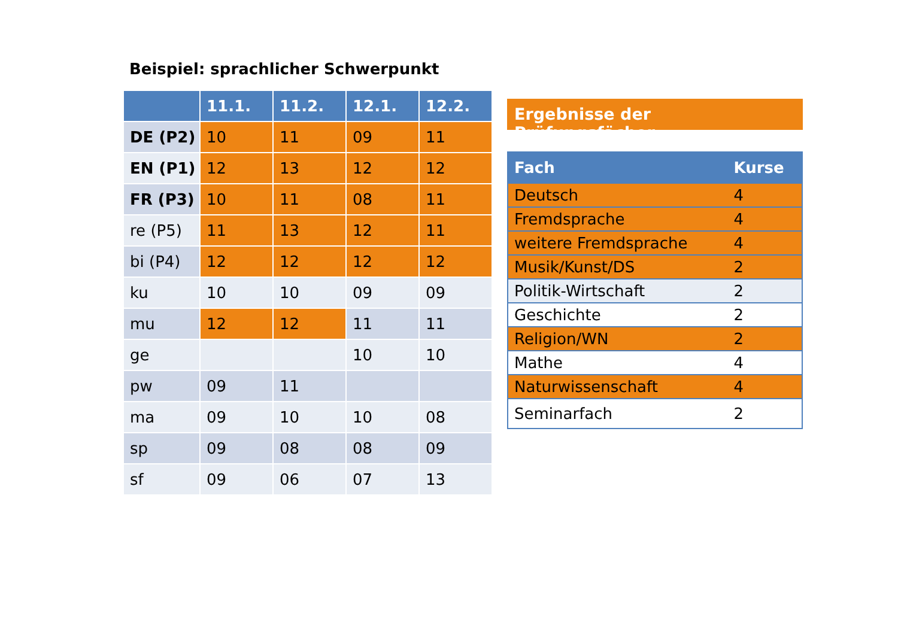Beispiel: sprachlicher Schwerpunkt
| | 11.1. | 11.2. | 12.1. | 12.2. |
| --- | --- | --- | --- | --- |
| DE (P2) | 10 | 11 | 09 | 11 |
| EN (P1) | 12 | 13 | 12 | 12 |
| FR (P3) | 10 | 11 | 08 | 11 |
| re (P5) | 11 | 13 | 12 | 11 |
| bi (P4) | 12 | 12 | 12 | 12 |
| ku | 10 | 10 | 09 | 09 |
| mu | 12 | 12 | 11 | 11 |
| ge | | | 10 | 10 |
| pw | 09 | 11 | | |
| ma | 09 | 10 | 10 | 08 |
| sp | 09 | 08 | 08 | 09 |
| sf | 09 | 06 | 07 | 13 |
Ergebnisse der Prüfungsfächer
| Fach | Kurse |
| --- | --- |
| Deutsch | 4 |
| Fremdsprache | 4 |
| weitere Fremdsprache | 4 |
| Musik/Kunst/DS | 2 |
| Politik-Wirtschaft | 2 |
| Geschichte | 2 |
| Religion/WN | 2 |
| Mathe | 4 |
| Naturwissenschaft | 4 |
| Seminarfach | 2 |